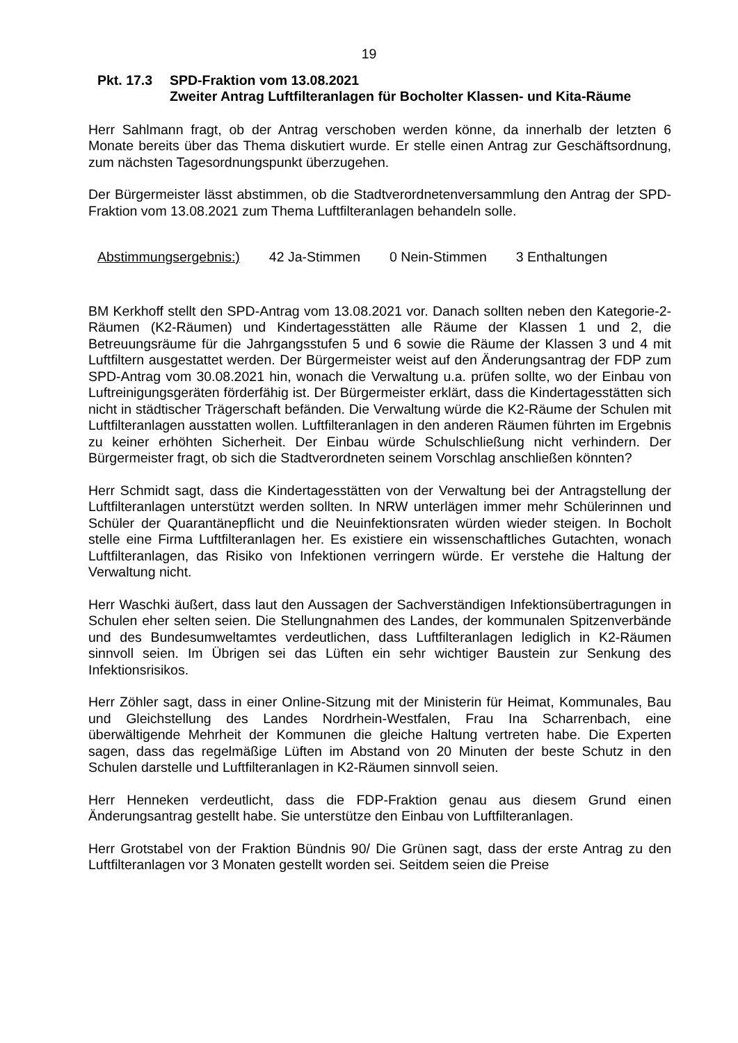19
Pkt. 17.3
SPD-Fraktion vom 13.08.2021
Zweiter Antrag Luftfilteranlagen für Bocholter Klassen- und Kita-Räume
Herr Sahlmann fragt, ob der Antrag verschoben werden könne, da innerhalb der letzten 6 Monate bereits über das Thema diskutiert wurde. Er stelle einen Antrag zur Geschäftsordnung, zum nächsten Tagesordnungspunkt überzugehen.
Der Bürgermeister lässt abstimmen, ob die Stadtverordnetenversammlung den Antrag der SPD-Fraktion vom 13.08.2021 zum Thema Luftfilteranlagen behandeln solle.
Abstimmungsergebnis:) 42 Ja-Stimmen 0 Nein-Stimmen 3 Enthaltungen
BM Kerkhoff stellt den SPD-Antrag vom 13.08.2021 vor. Danach sollten neben den Kategorie-2-Räumen (K2-Räumen) und Kindertagesstätten alle Räume der Klassen 1 und 2, die Betreuungsräume für die Jahrgangsstufen 5 und 6 sowie die Räume der Klassen 3 und 4 mit Luftfiltern ausgestattet werden. Der Bürgermeister weist auf den Änderungsantrag der FDP zum SPD-Antrag vom 30.08.2021 hin, wonach die Verwaltung u.a. prüfen sollte, wo der Einbau von Luftreinigungsgeräten förderfähig ist. Der Bürgermeister erklärt, dass die Kindertagesstätten sich nicht in städtischer Trägerschaft befänden. Die Verwaltung würde die K2-Räume der Schulen mit Luftfilteranlagen ausstatten wollen. Luftfilteranlagen in den anderen Räumen führten im Ergebnis zu keiner erhöhten Sicherheit. Der Einbau würde Schulschließung nicht verhindern. Der Bürgermeister fragt, ob sich die Stadtverordneten seinem Vorschlag anschließen könnten?
Herr Schmidt sagt, dass die Kindertagesstätten von der Verwaltung bei der Antragstellung der Luftfilteranlagen unterstützt werden sollten. In NRW unterlägen immer mehr Schülerinnen und Schüler der Quarantänepflicht und die Neuinfektionsraten würden wieder steigen. In Bocholt stelle eine Firma Luftfilteranlagen her. Es existiere ein wissenschaftliches Gutachten, wonach Luftfilteranlagen, das Risiko von Infektionen verringern würde. Er verstehe die Haltung der Verwaltung nicht.
Herr Waschki äußert, dass laut den Aussagen der Sachverständigen Infektionsübertragungen in Schulen eher selten seien. Die Stellungnahmen des Landes, der kommunalen Spitzenverbände und des Bundesumweltamtes verdeutlichen, dass Luftfilteranlagen lediglich in K2-Räumen sinnvoll seien. Im Übrigen sei das Lüften ein sehr wichtiger Baustein zur Senkung des Infektionsrisikos.
Herr Zöhler sagt, dass in einer Online-Sitzung mit der Ministerin für Heimat, Kommunales, Bau und Gleichstellung des Landes Nordrhein-Westfalen, Frau Ina Scharrenbach, eine überwältigende Mehrheit der Kommunen die gleiche Haltung vertreten habe. Die Experten sagen, dass das regelmäßige Lüften im Abstand von 20 Minuten der beste Schutz in den Schulen darstelle und Luftfilteranlagen in K2-Räumen sinnvoll seien.
Herr Henneken verdeutlicht, dass die FDP-Fraktion genau aus diesem Grund einen Änderungsantrag gestellt habe. Sie unterstütze den Einbau von Luftfilteranlagen.
Herr Grotstabel von der Fraktion Bündnis 90/ Die Grünen sagt, dass der erste Antrag zu den Luftfilteranlagen vor 3 Monaten gestellt worden sei. Seitdem seien die Preise